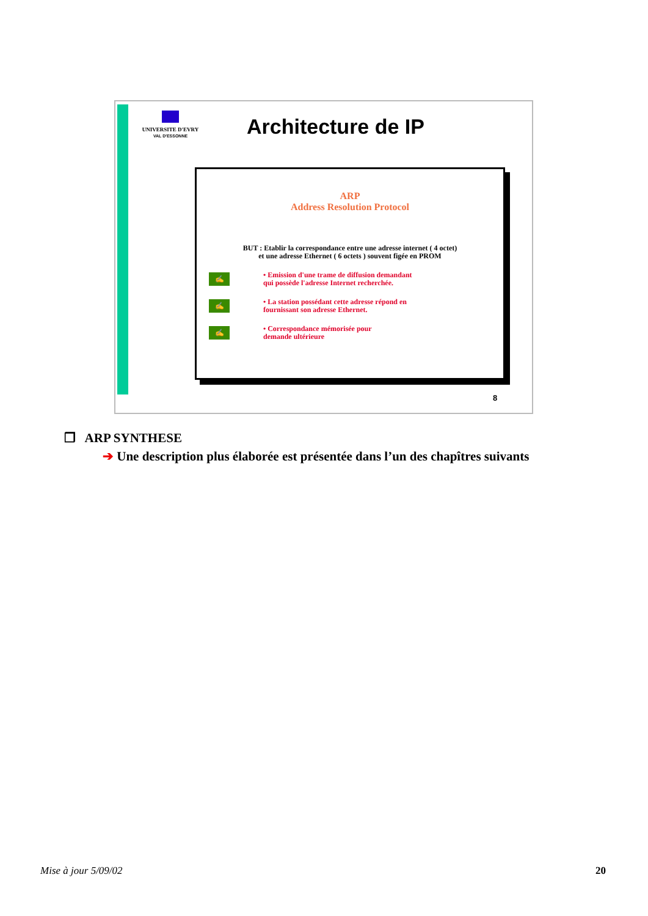UNIVERSITE D'EVRY
VAL D'ESSONNE
Architecture de IP
ARP
Address Resolution Protocol
BUT : Etablir la correspondance entre une adresse internet ( 4 octet)
et une adresse Ethernet ( 6 octets ) souvent figée en PROM
✍
• Emission d'une trame de diffusion demandant
qui possède l'adresse Internet recherchée.
✍
• La station possédant cette adresse répond en
fournissant son adresse Ethernet.
✍
• Correspondance mémorisée pour
demande ultérieure
8
❒ ARP SYNTHESE
➔ Une description plus élaborée est présentée dans l’un des chapîtres suivants
Mise à jour 5/09/02 20